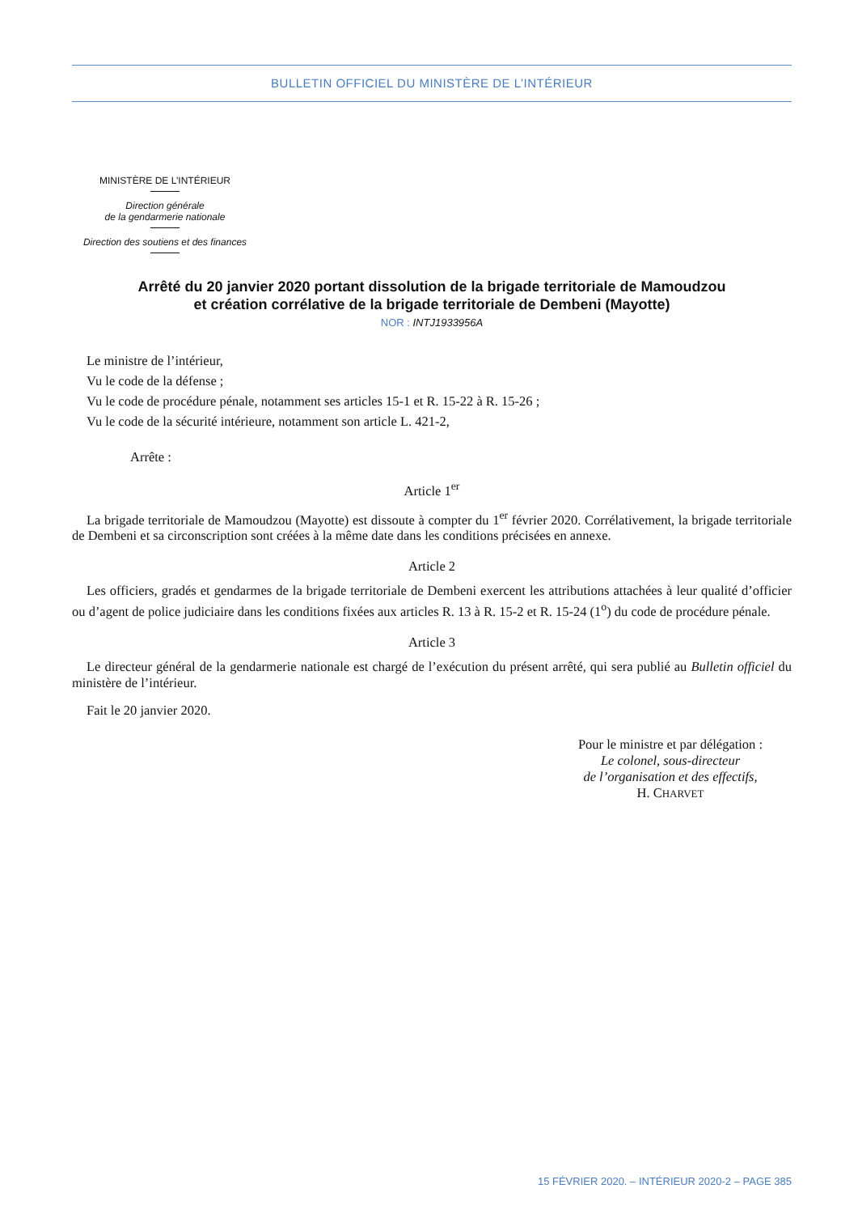BULLETIN OFFICIEL DU MINISTÈRE DE L’INTÉRIEUR
MINISTÈRE DE L’INTÉRIEUR
Direction générale
de la gendarmerie nationale
Direction des soutiens et des finances
Arrêté du 20 janvier 2020 portant dissolution de la brigade territoriale de Mamoudzou
et création corrélative de la brigade territoriale de Dembeni (Mayotte)
NOR : INTJ1933956A
Le ministre de l’intérieur,
Vu le code de la défense ;
Vu le code de procédure pénale, notamment ses articles 15-1 et R. 15-22 à R. 15-26 ;
Vu le code de la sécurité intérieure, notamment son article L. 421-2,
Arrête :
Article 1<sup>er</sup>
La brigade territoriale de Mamoudzou (Mayotte) est dissoute à compter du 1<sup>er</sup> février 2020. Corrélativement, la brigade territoriale de Dembeni et sa circonscription sont créées à la même date dans les conditions précisées en annexe.
Article 2
Les officiers, gradés et gendarmes de la brigade territoriale de Dembeni exercent les attributions attachées à leur qualité d’officier ou d’agent de police judiciaire dans les conditions fixées aux articles R. 13 à R. 15-2 et R. 15-24 (1<sup>o</sup>) du code de procédure pénale.
Article 3
Le directeur général de la gendarmerie nationale est chargé de l’exécution du présent arrêté, qui sera publié au Bulletin officiel du ministère de l’intérieur.
Fait le 20 janvier 2020.
Pour le ministre et par délégation :
Le colonel, sous-directeur
de l’organisation et des effectifs,
H. CHARVET
15 FÉVRIER 2020. – INTÉRIEUR 2020-2 – PAGE 385